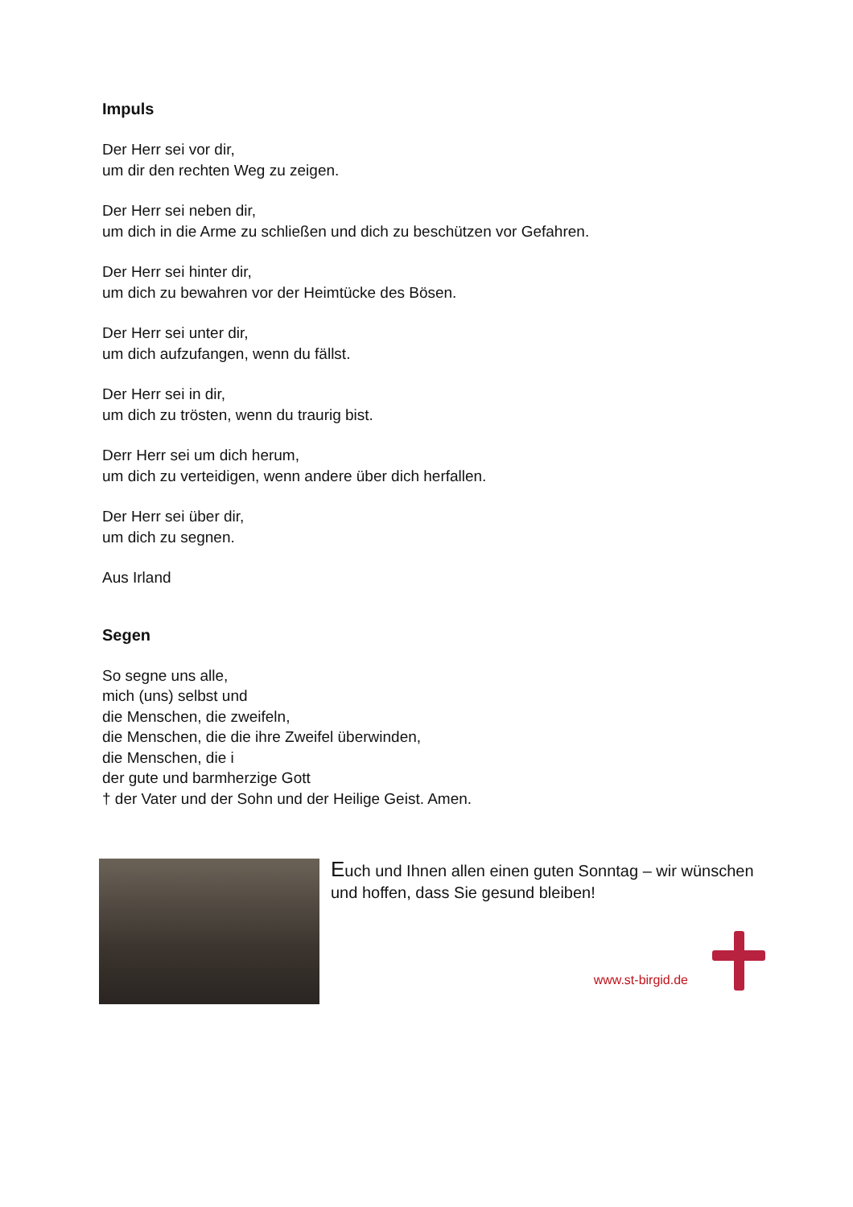Impuls
Der Herr sei vor dir,
um dir den rechten Weg zu zeigen.
Der Herr sei neben dir,
um dich in die Arme zu schließen und dich zu beschützen vor Gefahren.
Der Herr sei hinter dir,
um dich zu bewahren vor der Heimtücke des Bösen.
Der Herr sei unter dir,
um dich aufzufangen, wenn du fällst.
Der Herr sei in dir,
um dich zu trösten, wenn du traurig bist.
Derr Herr sei um dich herum,
um dich zu verteidigen, wenn andere über dich herfallen.
Der Herr sei über dir,
um dich zu segnen.
Aus Irland
Segen
So segne uns alle,
mich (uns) selbst und
die Menschen, die zweifeln,
die Menschen, die die ihre Zweifel überwinden,
die Menschen, die i
der gute und barmherzige Gott
† der Vater und der Sohn und der Heilige Geist. Amen.
Euch und Ihnen allen einen guten Sonntag – wir wünschen und hoffen, dass Sie gesund bleiben!
www.st-birgid.de